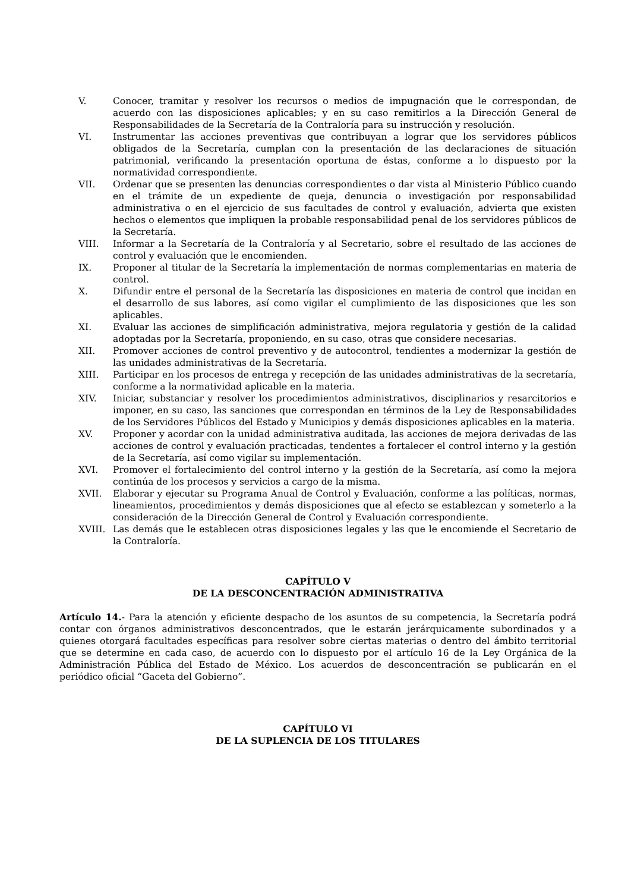V. Conocer, tramitar y resolver los recursos o medios de impugnación que le correspondan, de acuerdo con las disposiciones aplicables; y en su caso remitirlos a la Dirección General de Responsabilidades de la Secretaría de la Contraloría para su instrucción y resolución.
VI. Instrumentar las acciones preventivas que contribuyan a lograr que los servidores públicos obligados de la Secretaría, cumplan con la presentación de las declaraciones de situación patrimonial, verificando la presentación oportuna de éstas, conforme a lo dispuesto por la normatividad correspondiente.
VII. Ordenar que se presenten las denuncias correspondientes o dar vista al Ministerio Público cuando en el trámite de un expediente de queja, denuncia o investigación por responsabilidad administrativa o en el ejercicio de sus facultades de control y evaluación, advierta que existen hechos o elementos que impliquen la probable responsabilidad penal de los servidores públicos de la Secretaría.
VIII. Informar a la Secretaría de la Contraloría y al Secretario, sobre el resultado de las acciones de control y evaluación que le encomienden.
IX. Proponer al titular de la Secretaría la implementación de normas complementarias en materia de control.
X. Difundir entre el personal de la Secretaría las disposiciones en materia de control que incidan en el desarrollo de sus labores, así como vigilar el cumplimiento de las disposiciones que les son aplicables.
XI. Evaluar las acciones de simplificación administrativa, mejora regulatoria y gestión de la calidad adoptadas por la Secretaría, proponiendo, en su caso, otras que considere necesarias.
XII. Promover acciones de control preventivo y de autocontrol, tendientes a modernizar la gestión de las unidades administrativas de la Secretaría.
XIII. Participar en los procesos de entrega y recepción de las unidades administrativas de la secretaría, conforme a la normatividad aplicable en la materia.
XIV. Iniciar, substanciar y resolver los procedimientos administrativos, disciplinarios y resarcitorios e imponer, en su caso, las sanciones que correspondan en términos de la Ley de Responsabilidades de los Servidores Públicos del Estado y Municipios y demás disposiciones aplicables en la materia.
XV. Proponer y acordar con la unidad administrativa auditada, las acciones de mejora derivadas de las acciones de control y evaluación practicadas, tendentes a fortalecer el control interno y la gestión de la Secretaría, así como vigilar su implementación.
XVI. Promover el fortalecimiento del control interno y la gestión de la Secretaría, así como la mejora continúa de los procesos y servicios a cargo de la misma.
XVII. Elaborar y ejecutar su Programa Anual de Control y Evaluación, conforme a las políticas, normas, lineamientos, procedimientos y demás disposiciones que al efecto se establezcan y someterlo a la consideración de la Dirección General de Control y Evaluación correspondiente.
XVIII. Las demás que le establecen otras disposiciones legales y las que le encomiende el Secretario de la Contraloría.
CAPÍTULO V
DE LA DESCONCENTRACIÓN ADMINISTRATIVA
Artículo 14.- Para la atención y eficiente despacho de los asuntos de su competencia, la Secretaría podrá contar con órganos administrativos desconcentrados, que le estarán jerárquicamente subordinados y a quienes otorgará facultades específicas para resolver sobre ciertas materias o dentro del ámbito territorial que se determine en cada caso, de acuerdo con lo dispuesto por el artículo 16 de la Ley Orgánica de la Administración Pública del Estado de México. Los acuerdos de desconcentración se publicarán en el periódico oficial “Gaceta del Gobierno”.
CAPÍTULO VI
DE LA SUPLENCIA DE LOS TITULARES